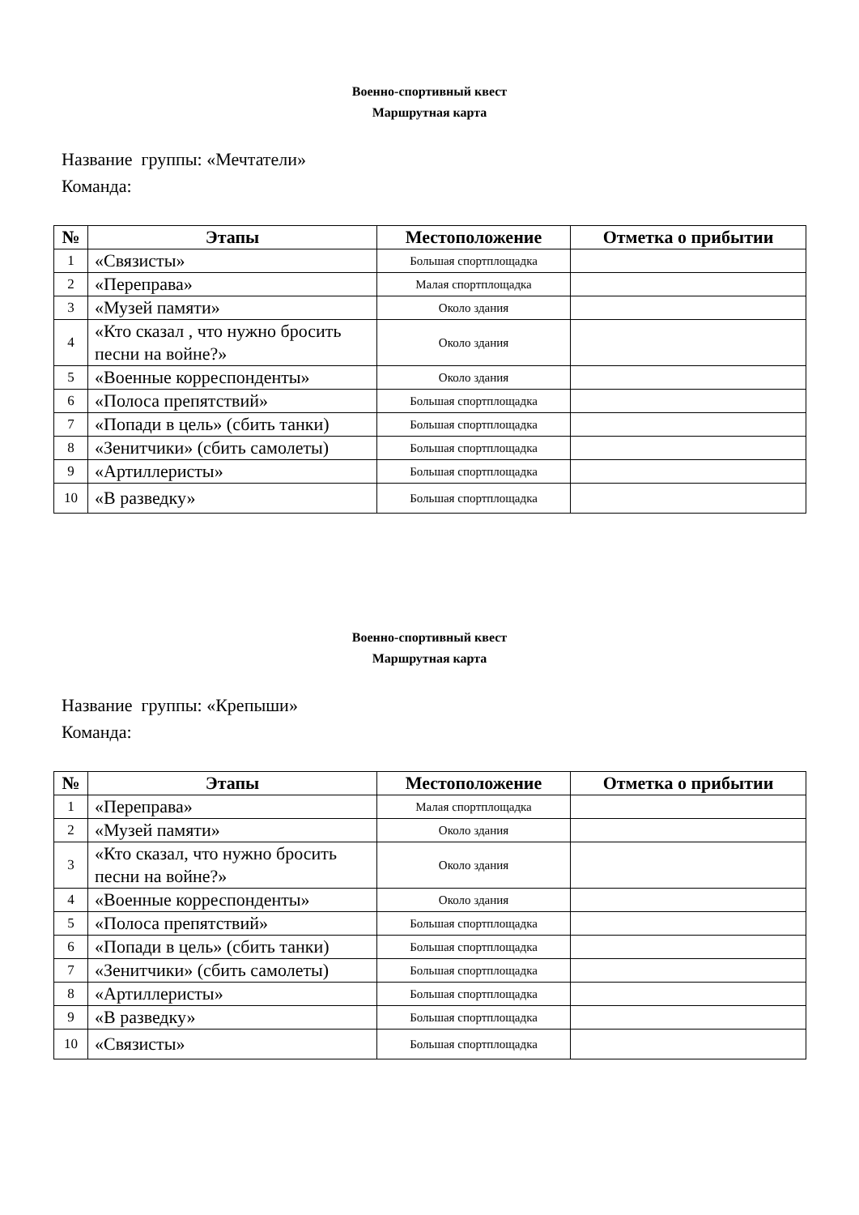Военно-спортивный квест
Маршрутная карта
Название группы: «Мечтатели»
Команда:
| № | Этапы | Местоположение | Отметка о прибытии |
| --- | --- | --- | --- |
| 1 | «Связисты» | Большая спортплощадка | |
| 2 | «Переправа» | Малая спортплощадка | |
| 3 | «Музей памяти» | Около здания | |
| 4 | «Кто сказал , что нужно бросить песни на войне?» | Около здания | |
| 5 | «Военные корреспонденты» | Около здания | |
| 6 | «Полоса препятствий» | Большая спортплощадка | |
| 7 | «Попади в цель» (сбить танки) | Большая спортплощадка | |
| 8 | «Зенитчики» (сбить самолеты) | Большая спортплощадка | |
| 9 | «Артиллеристы» | Большая спортплощадка | |
| 10 | «В разведку» | Большая спортплощадка | |
Военно-спортивный квест
Маршрутная карта
Название группы: «Крепыши»
Команда:
| № | Этапы | Местоположение | Отметка о прибытии |
| --- | --- | --- | --- |
| 1 | «Переправа» | Малая спортплощадка | |
| 2 | «Музей памяти» | Около здания | |
| 3 | «Кто сказал, что нужно бросить песни на войне?» | Около здания | |
| 4 | «Военные корреспонденты» | Около здания | |
| 5 | «Полоса препятствий» | Большая спортплощадка | |
| 6 | «Попади в цель» (сбить танки) | Большая спортплощадка | |
| 7 | «Зенитчики» (сбить самолеты) | Большая спортплощадка | |
| 8 | «Артиллеристы» | Большая спортплощадка | |
| 9 | «В разведку» | Большая спортплощадка | |
| 10 | «Связисты» | Большая спортплощадка | |